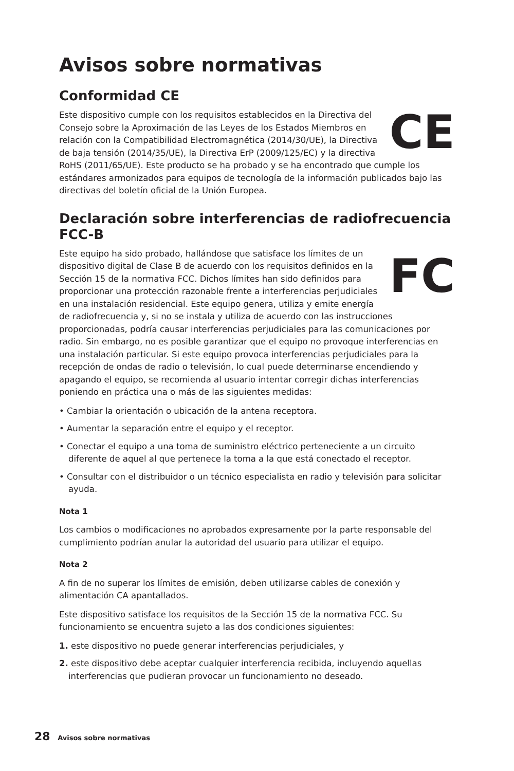Avisos sobre normativas
Conformidad CE
CE Este dispositivo cumple con los requisitos establecidos en la Directiva del Consejo sobre la Aproximación de las Leyes de los Estados Miembros en relación con la Compatibilidad Electromagnética (2014/30/UE), la Directiva de baja tensión (2014/35/UE), la Directiva ErP (2009/125/EC) y la directiva RoHS (2011/65/UE). Este producto se ha probado y se ha encontrado que cumple los estándares armonizados para equipos de tecnología de la información publicados bajo las directivas del boletín oficial de la Unión Europea.
Declaración sobre interferencias de radiofrecuencia FCC-B
FC Este equipo ha sido probado, hallándose que satisface los límites de un dispositivo digital de Clase B de acuerdo con los requisitos definidos en la Sección 15 de la normativa FCC. Dichos límites han sido definidos para proporcionar una protección razonable frente a interferencias perjudiciales en una instalación residencial. Este equipo genera, utiliza y emite energía de radiofrecuencia y, si no se instala y utiliza de acuerdo con las instrucciones proporcionadas, podría causar interferencias perjudiciales para las comunicaciones por radio. Sin embargo, no es posible garantizar que el equipo no provoque interferencias en una instalación particular. Si este equipo provoca interferencias perjudiciales para la recepción de ondas de radio o televisión, lo cual puede determinarse encendiendo y apagando el equipo, se recomienda al usuario intentar corregir dichas interferencias poniendo en práctica una o más de las siguientes medidas:
• Cambiar la orientación o ubicación de la antena receptora.
• Aumentar la separación entre el equipo y el receptor.
• Conectar el equipo a una toma de suministro eléctrico perteneciente a un circuito diferente de aquel al que pertenece la toma a la que está conectado el receptor.
• Consultar con el distribuidor o un técnico especialista en radio y televisión para solicitar ayuda.
Nota 1
Los cambios o modificaciones no aprobados expresamente por la parte responsable del cumplimiento podrían anular la autoridad del usuario para utilizar el equipo.
Nota 2
A fin de no superar los límites de emisión, deben utilizarse cables de conexión y alimentación CA apantallados.
Este dispositivo satisface los requisitos de la Sección 15 de la normativa FCC. Su funcionamiento se encuentra sujeto a las dos condiciones siguientes:
1. este dispositivo no puede generar interferencias perjudiciales, y
2. este dispositivo debe aceptar cualquier interferencia recibida, incluyendo aquellas interferencias que pudieran provocar un funcionamiento no deseado.
28 Avisos sobre normativas